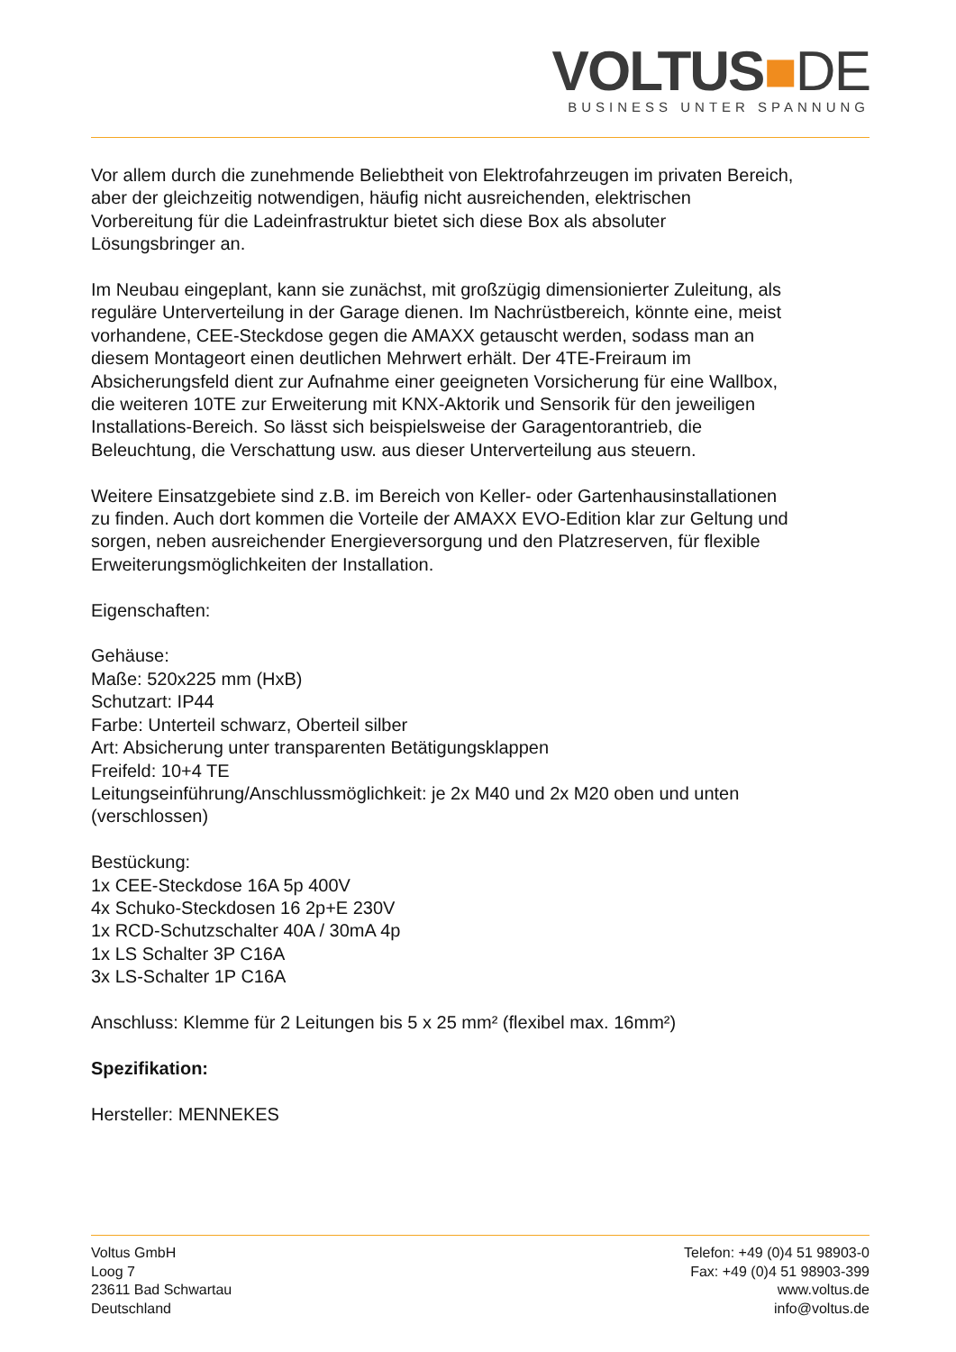VOLTUS■DE
BUSINESS UNTER SPANNUNG
Vor allem durch die zunehmende Beliebtheit von Elektrofahrzeugen im privaten Bereich, aber der gleichzeitig notwendigen, häufig nicht ausreichenden, elektrischen Vorbereitung für die Ladeinfrastruktur bietet sich diese Box als absoluter Lösungsbringer an.
Im Neubau eingeplant, kann sie zunächst, mit großzügig dimensionierter Zuleitung, als reguläre Unterverteilung in der Garage dienen. Im Nachrüstbereich, könnte eine, meist vorhandene, CEE-Steckdose gegen die AMAXX getauscht werden, sodass man an diesem Montageort einen deutlichen Mehrwert erhält. Der 4TE-Freiraum im Absicherungsfeld dient zur Aufnahme einer geeigneten Vorsicherung für eine Wallbox, die weiteren 10TE zur Erweiterung mit KNX-Aktorik und Sensorik für den jeweiligen Installations-Bereich. So lässt sich beispielsweise der Garagentorantrieb, die Beleuchtung, die Verschattung usw. aus dieser Unterverteilung aus steuern.
Weitere Einsatzgebiete sind z.B. im Bereich von Keller- oder Gartenhausinstallationen zu finden. Auch dort kommen die Vorteile der AMAXX EVO-Edition klar zur Geltung und sorgen, neben ausreichender Energieversorgung und den Platzreserven, für flexible Erweiterungsmöglichkeiten der Installation.
Eigenschaften:
Gehäuse:
Maße: 520x225 mm (HxB)
Schutzart: IP44
Farbe: Unterteil schwarz, Oberteil silber
Art: Absicherung unter transparenten Betätigungsklappen
Freifeld: 10+4 TE
Leitungseinführung/Anschlussmöglichkeit: je 2x M40 und 2x M20 oben und unten (verschlossen)
Bestückung:
1x CEE-Steckdose 16A 5p 400V
4x Schuko-Steckdosen 16 2p+E 230V
1x RCD-Schutzschalter 40A / 30mA 4p
1x LS Schalter 3P C16A
3x LS-Schalter 1P C16A
Anschluss: Klemme für 2 Leitungen bis 5 x 25 mm² (flexibel max. 16mm²)
Spezifikation:
Hersteller: MENNEKES
Voltus GmbH
Loog 7
23611 Bad Schwartau
Deutschland
Telefon: +49 (0)4 51 98903-0
Fax: +49 (0)4 51 98903-399
www.voltus.de
info@voltus.de